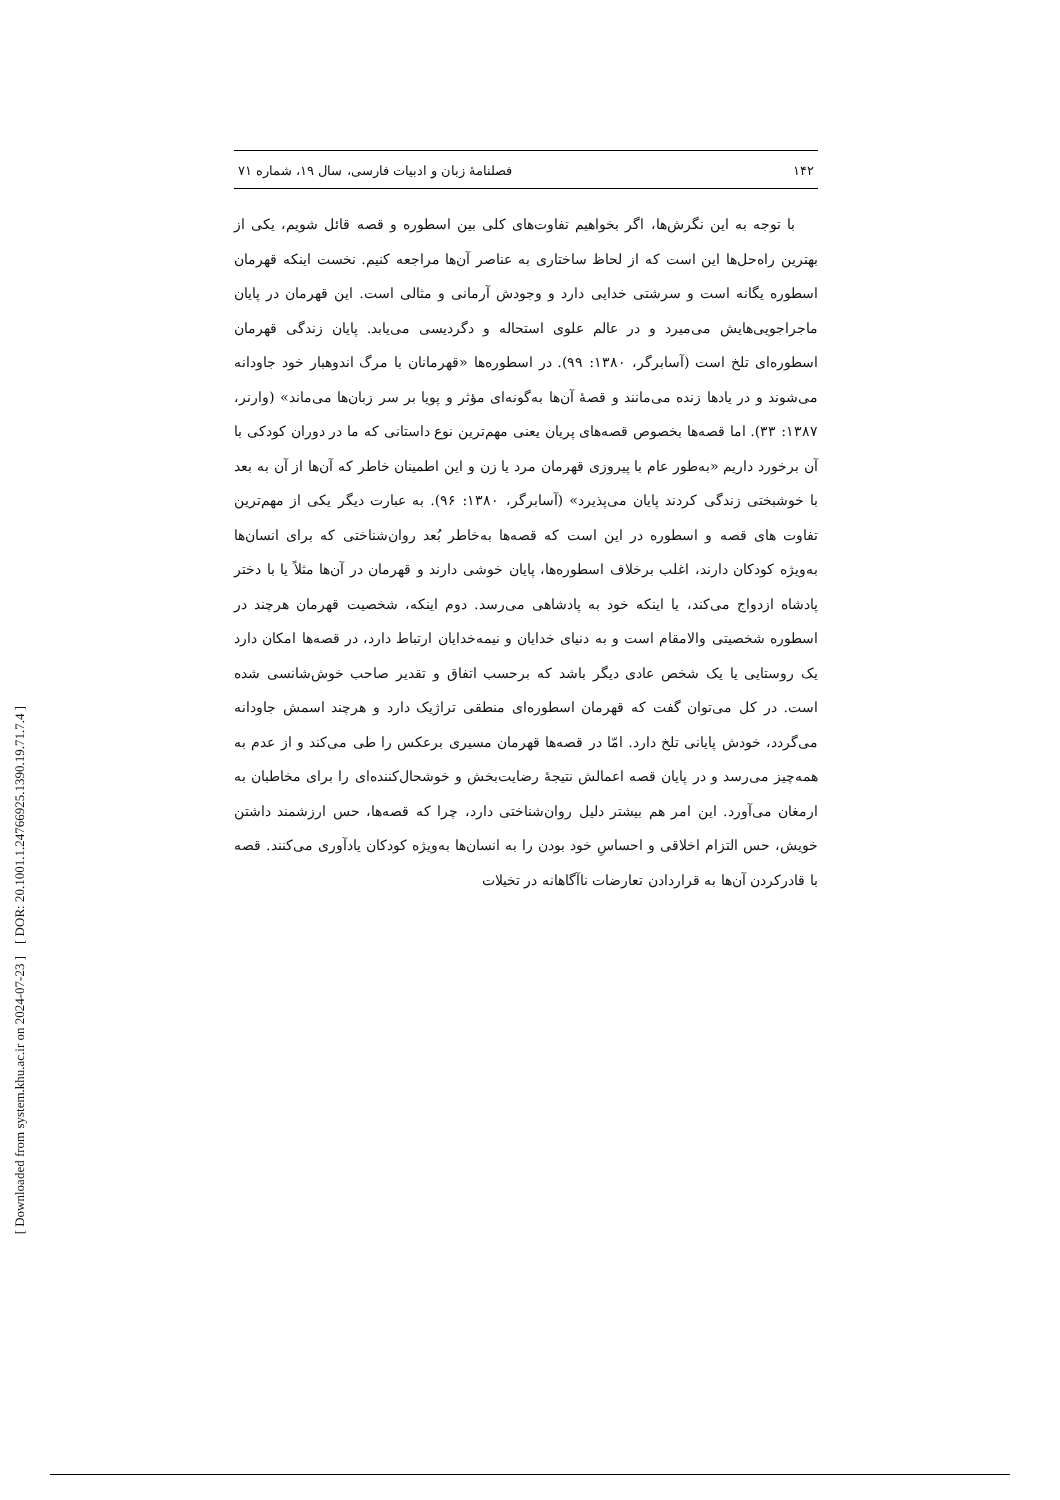۱۴۲ فصلنامهٔ زبان و ادبیات فارسی، سال ۱۹، شماره ۷۱
با توجه به این نگرش‌ها، اگر بخواهیم تفاوت‌های کلی بین اسطوره و قصه قائل شویم، یکی از بهترین راه‌حل‌ها این است که از لحاظ ساختاری به عناصر آن‌ها مراجعه کنیم. نخست اینکه قهرمان اسطوره یگانه است و سرشتی خدایی دارد و وجودش آرمانی و مثالی است. این قهرمان در پایان ماجراجویی‌هایش می‌میرد و در عالم علوی استحاله و دگردیسی می‌یابد. پایان زندگی قهرمان اسطوره‌ای تلخ است (آسابرگر، ۱۳۸۰: ۹۹). در اسطوره‌ها «قهرمانان با مرگ اندوهبار خود جاودانه می‌شوند و در یادها زنده می‌مانند و قصهٔ آن‌ها به‌گونه‌ای مؤثر و پویا بر سر زبان‌ها می‌ماند» (وارنر، ۱۳۸۷: ۳۳). اما قصه‌ها بخصوص قصه‌های پریان یعنی مهم‌ترین نوع داستانی که ما در دوران کودکی با آن برخورد داریم «به‌طور عام با پیروزی قهرمان مرد یا زن و این اطمینان خاطر که آن‌ها از آن به بعد با خوشبختی زندگی کردند پایان می‌پذیرد» (آسابرگر، ۱۳۸۰: ۹۶). به عبارت دیگر یکی از مهم‌ترین تفاوت های قصه و اسطوره در این است که قصه‌ها به‌خاطر بُعد روان‌شناختی که برای انسان‌ها به‌ویژه کودکان دارند، اغلب برخلاف اسطوره‌ها، پایان خوشی دارند و قهرمان در آن‌ها مثلاً یا با دختر پادشاه ازدواج می‌کند، یا اینکه خود به پادشاهی می‌رسد. دوم اینکه، شخصیت قهرمان هرچند در اسطوره شخصیتی والامقام است و به دنیای خدایان و نیمه‌خدایان ارتباط دارد، در قصه‌ها امکان دارد یک روستایی یا یک شخص عادی دیگر باشد که برحسب اتفاق و تقدیر صاحب خوش‌شانسی شده است. در کل می‌توان گفت که قهرمان اسطوره‌ای منطقی تراژیک دارد و هرچند اسمش جاودانه می‌گردد، خودش پایانی تلخ دارد. امّا در قصه‌ها قهرمان مسیری برعکس را طی می‌کند و از عدم به همه‌چیز می‌رسد و در پایان قصه اعمالش نتیجهٔ رضایت‌بخش و خوشحال‌کننده‌ای را برای مخاطبان به ارمغان می‌آورد. این امر هم بیشتر دلیل روان‌شناختی دارد، چرا که قصه‌ها، حس ارزشمند داشتن خویش، حس التزام اخلاقی و احساسِ خود بودن را به انسان‌ها به‌ویژه کودکان یادآوری می‌کنند. قصه با قادرکردن آن‌ها به قراردادن تعارضات ناآگاهانه در تخیلات
[ DOR: 20.1001.1.24766925.1390.19.71.7.4 ]
[ Downloaded from system.khu.ac.ir on 2024-07-23 ]